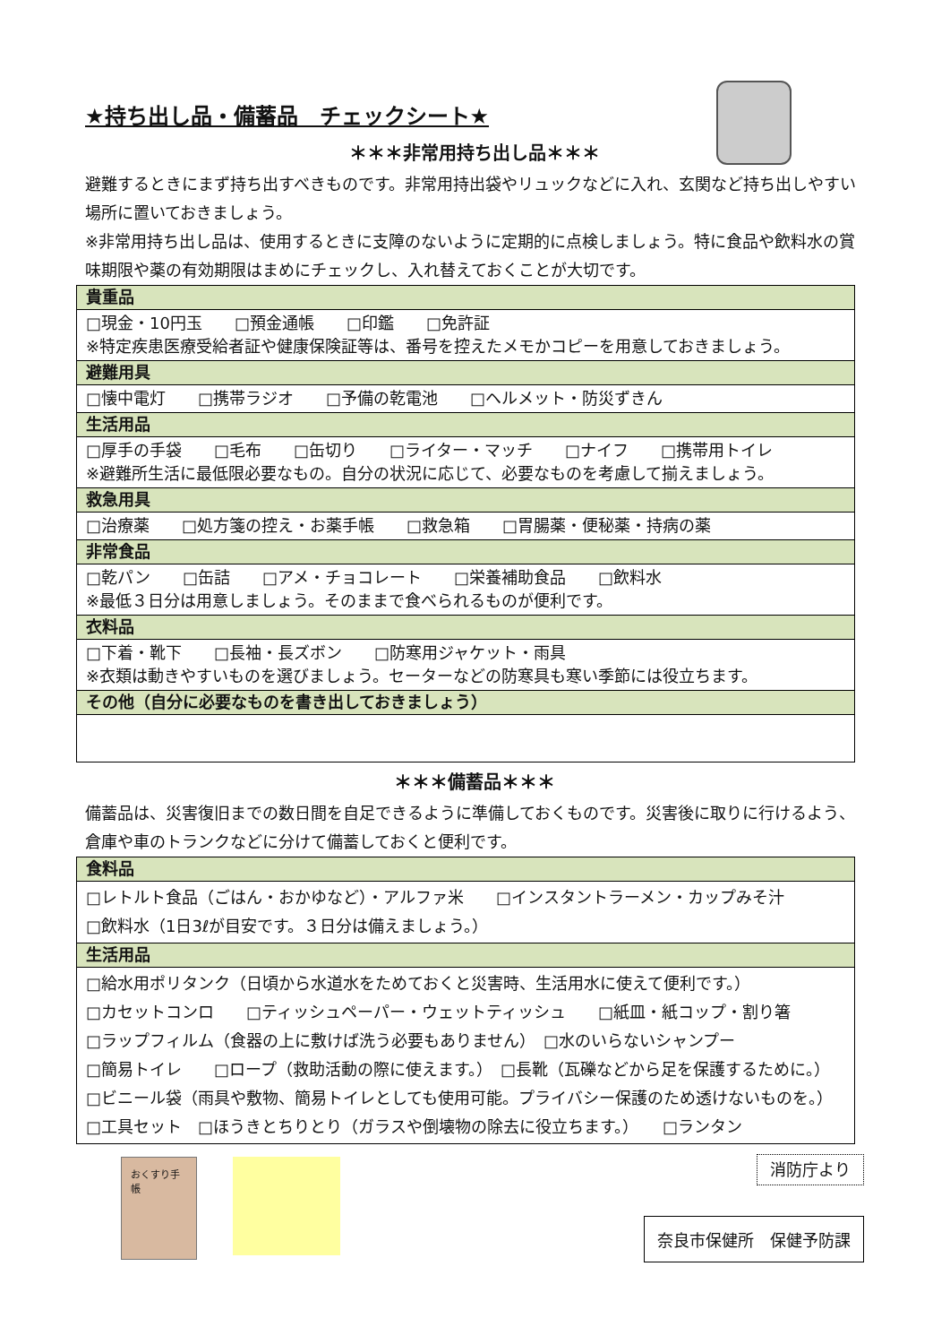★持ち出し品・備蓄品　チェックシート★
＊＊＊非常用持ち出し品＊＊＊
避難するときにまず持ち出すべきものです。非常用持出袋やリュックなどに入れ、玄関など持ち出しやすい場所に置いておきましょう。
※非常用持ち出し品は、使用するときに支障のないように定期的に点検しましょう。特に食品や飲料水の賞味期限や薬の有効期限はまめにチェックし、入れ替えておくことが大切です。
| 貴重品 |
| --- |
| □現金・10円玉 □預金通帳 □印鑑 □免許証 ※特定疾患医療受給者証や健康保険証等は、番号を控えたメモかコピーを用意しておきましょう。 |
| 避難用具 |
| □懐中電灯 □携帯ラジオ □予備の乾電池 □ヘルメット・防災ずきん |
| 生活用品 |
| □厚手の手袋 □毛布 □缶切り □ライター・マッチ □ナイフ □携帯用トイレ ※避難所生活に最低限必要なもの。自分の状況に応じて、必要なものを考慮して揃えましょう。 |
| 救急用具 |
| □治療薬 □処方箋の控え・お薬手帳 □救急箱 □胃腸薬・便秘薬・持病の薬 |
| 非常食品 |
| □乾パン □缶詰 □アメ・チョコレート □栄養補助食品 □飲料水 ※最低３日分は用意しましょう。そのままで食べられるものが便利です。 |
| 衣料品 |
| □下着・靴下 □長袖・長ズボン □防寒用ジャケット・雨具 ※衣類は動きやすいものを選びましょう。セーターなどの防寒具も寒い季節には役立ちます。 |
| その他（自分に必要なものを書き出しておきましょう） |
＊＊＊備蓄品＊＊＊
備蓄品は、災害復旧までの数日間を自足できるように準備しておくものです。災害後に取りに行けるよう、倉庫や車のトランクなどに分けて備蓄しておくと便利です。
| 食料品 |
| --- |
| □レトルト食品（ごはん・おかゆなど）・アルファ米 □インスタントラーメン・カップみそ汁 □飲料水（1日3ℓが目安です。３日分は備えましょう。） |
| 生活用品 |
| □給水用ポリタンク（日頃から水道水をためておくと災害時、生活用水に使えて便利です。） □カセットコンロ □ティッシュペーパー・ウェットティッシュ □紙皿・紙コップ・割り箸 □ラップフィルム（食器の上に敷けば洗う必要もありません） □水のいらないシャンプー □簡易トイレ □ロープ（救助活動の際に使えます。） □長靴（瓦礫などから足を保護するために。） □ビニール袋（雨具や敷物、簡易トイレとしても使用可能。プライバシー保護のため透けないものを。） □工具セット □ほうきとちりとり（ガラスや倒壊物の除去に役立ちます。） □ランタン |
おくすり手帳
消防庁より
奈良市保健所　保健予防課